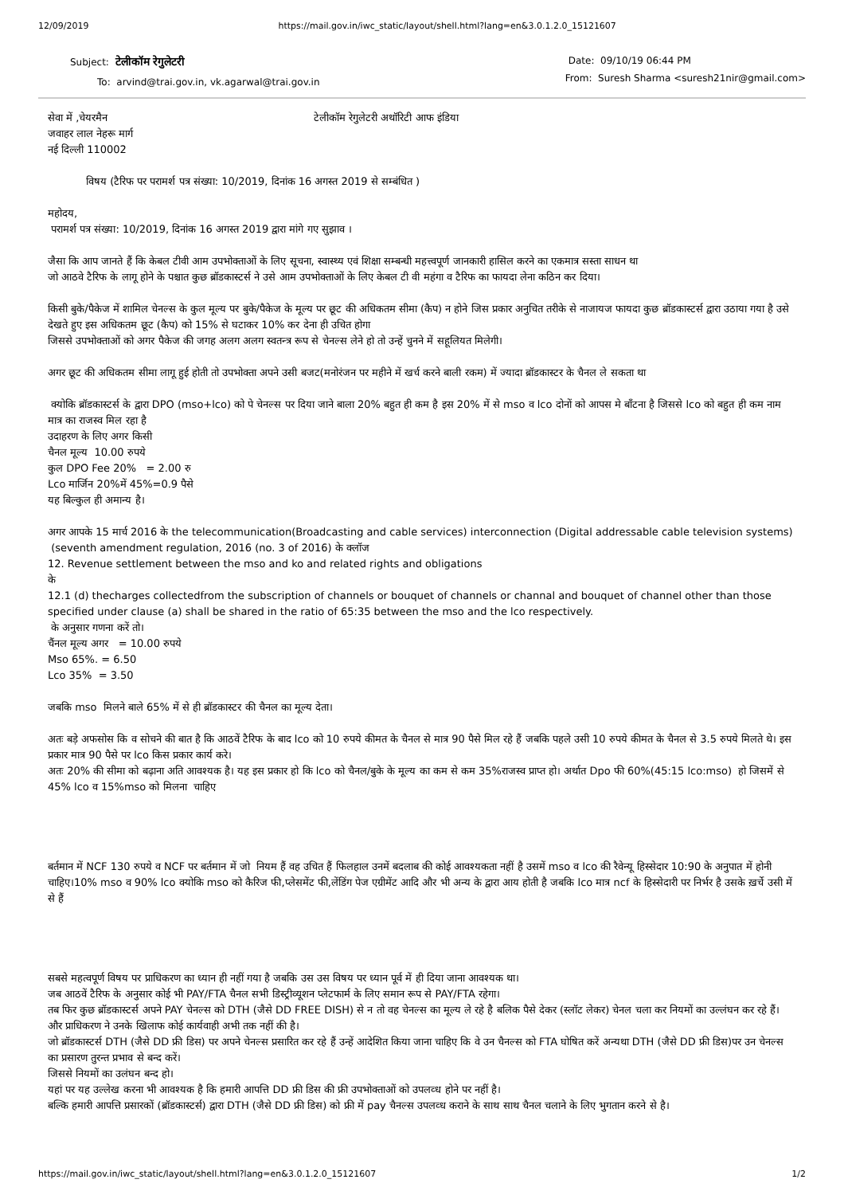12/09/2019 https://mail.gov.in/iwc_static/layout/shell.html?lang=en&3.0.1.2.0_15121607
Subject: टेलीकॉम रेगुलेटरी
To: arvind@trai.gov.in, vk.agarwal@trai.gov.in
Date: 09/10/19 06:44 PM
From: Suresh Sharma <suresh21nir@gmail.com>
सेवा में ,चेयरमैन टेलीकॉम रेगुलेटरी अथॉरिटी आफ इंडिया
जवाहर लाल नेहरू मार्ग
नई दिल्ली 110002
विषय (टैरिफ पर परामर्श पत्र संख्या: 10/2019, दिनांक 16 अगस्त 2019 से सम्बंधित )
महोदय,
परामर्श पत्र संख्या: 10/2019, दिनांक 16 अगस्त 2019 द्वारा मांगे गए सुझाव ।
जैसा कि आप जानते हैं कि केबल टीवी आम उपभोक्ताओं के लिए सूचना, स्वास्थ्य एवं शिक्षा सम्बन्धी महत्त्वपूर्ण जानकारी हासिल करने का एकमात्र सस्ता साधन था
जो आठवे टैरिफ के लागू होने के पश्चात कुछ ब्रॉडकास्टर्स ने उसे आम उपभोक्ताओं के लिए केबल टी वी महंगा व टैरिफ का फायदा लेना कठिन कर दिया।
किसी बुके/पैकेज में शामिल चेनल्स के कुल मूल्य पर बुके/पैकेज के मूल्य पर छूट की अधिकतम सीमा (कैप) न होने जिस प्रकार अनुचित तरीके से नाजायज फायदा कुछ ब्रॉडकास्टर्स द्वारा उठाया गया है उसे देखते हुए इस अधिकतम छूट (कैप) को 15% से घटाकर 10% कर देना ही उचित होगा
जिससे उपभोक्ताओं को अगर पैकेज की जगह अलग अलग स्वतन्त्र रूप से चेनल्स लेने हो तो उन्हें चुनने में सहूलियत मिलेगी।
अगर छूट की अधिकतम सीमा लागू हुई होती तो उपभोक्ता अपने उसी बजट(मनोरंजन पर महीने में खर्च करने बाली रकम) में ज्यादा ब्रॉडकास्टर के चैनल ले सकता था
क्योकि ब्रॉडकास्टर्स के द्वारा DPO (mso+lco) को पे चेनल्स पर दिया जाने बाला 20% बहुत ही कम है इस 20% में से mso व lco दोनों को आपस मे बाँटना है जिससे lco को बहुत ही कम नाम मात्र का राजस्व मिल रहा है
उदाहरण के लिए अगर किसी
चैनल मूल्य 10.00 रुपये
कुल DPO Fee 20% = 2.00 रु
Lco मार्जिन 20%में 45%=0.9 पैसे
यह बिल्कुल ही अमान्य है।
अगर आपके 15 मार्च 2016 के the telecommunication(Broadcasting and cable services) interconnection (Digital addressable cable television systems) (seventh amendment regulation, 2016 (no. 3 of 2016) के क्लॉज
12. Revenue settlement between the mso and ko and related rights and obligations
के
12.1 (d) thecharges collectedfrom the subscription of channels or bouquet of channels or channal and bouquet of channel other than those specified under clause (a) shall be shared in the ratio of 65:35 between the mso and the lco respectively.
के अनुसार गणना करें तो।
चैंनल मूल्य अगर = 10.00 रुपये
Mso 65%. = 6.50
Lco 35% = 3.50
जबकि mso मिलने बाले 65% में से ही ब्रॉडकास्टर की चैनल का मूल्य देता।
अतः बड़े अफसोस कि व सोचने की बात है कि आठवें टैरिफ के बाद lco को 10 रुपये कीमत के चैनल से मात्र 90 पैसे मिल रहे हैं जबकि पहले उसी 10 रुपये कीमत के चैनल से 3.5 रुपये मिलते थे। इस प्रकार मात्र 90 पैसे पर lco किस प्रकार कार्य करे।
अतः 20% की सीमा को बढ़ाना अति आवश्यक है। यह इस प्रकार हो कि lco को चैनल/बुके के मूल्य का कम से कम 35%राजस्व प्राप्त हो। अर्थात Dpo फी 60%(45:15 lco:mso) हो जिसमें से 45% lco व 15%mso को मिलना चाहिए
बर्तमान में NCF 130 रुपये व NCF पर बर्तमान में जो नियम हैं वह उचित हैं फिलहाल उनमें बदलाब की कोई आवश्यकता नहीं है उसमें mso व lco की रैवेन्यू हिस्सेदार 10:90 के अनुपात में होनी चाहिए।10% mso व 90% lco क्योकि mso को कैरिज फी,प्लेसमेंट फी,लेंडिंग पेज एग्रीमेंट आदि और भी अन्य के द्वारा आय होती है जबकि lco मात्र ncf के हिस्सेदारी पर निर्भर है उसके ख़र्चे उसी में से हैं
सबसे महत्वपूर्ण विषय पर प्राधिकरण का ध्यान ही नहीं गया है जबकि उस उस विषय पर ध्यान पूर्व में ही दिया जाना आवश्यक था।
जब आठवें टैरिफ के अनुसार कोई भी PAY/FTA चैनल सभी डिस्ट्रीव्यूशन प्लेटफार्म के लिए समान रूप से PAY/FTA रहेगा।
तब फिर कुछ ब्रॉडकास्टर्स अपने PAY चेनल्स को DTH (जैसे DD FREE DISH) से न तो वह चेनल्स का मूल्य ले रहे है बलिक पैसे देकर (स्लॉट लेकर) चेनल चला कर नियमों का उल्लंघन कर रहे हैं। और प्राधिकरण ने उनके खिलाफ कोई कार्यवाही अभी तक नहीं की है।
जो ब्रॉडकास्टर्स DTH (जैसे DD फ्री डिस) पर अपने चेनल्स प्रसारित कर रहे हैं उन्हें आदेशित किया जाना चाहिए कि वे उन चैनल्स को FTA घोषित करें अन्यथा DTH (जैसे DD फ्री डिस)पर उन चेनल्स का प्रसारण तुरन्त प्रभाव से बन्द करें।
जिससे नियमों का उलंघन बन्द हो।
यहां पर यह उल्लेख करना भी आवश्यक है कि हमारी आपत्ति DD फ्री डिस की फ्री उपभोक्ताओं को उपलव्ध होने पर नहीं है।
बल्कि हमारी आपत्ति प्रसारकों (ब्रॉडकास्टर्स) द्वारा DTH (जैसे DD फ्री डिस) को फ्री में pay चैनल्स उपलव्ध कराने के साथ साथ चैनल चलाने के लिए भुगतान करने से है।
https://mail.gov.in/iwc_static/layout/shell.html?lang=en&3.0.1.2.0_15121607 1/2